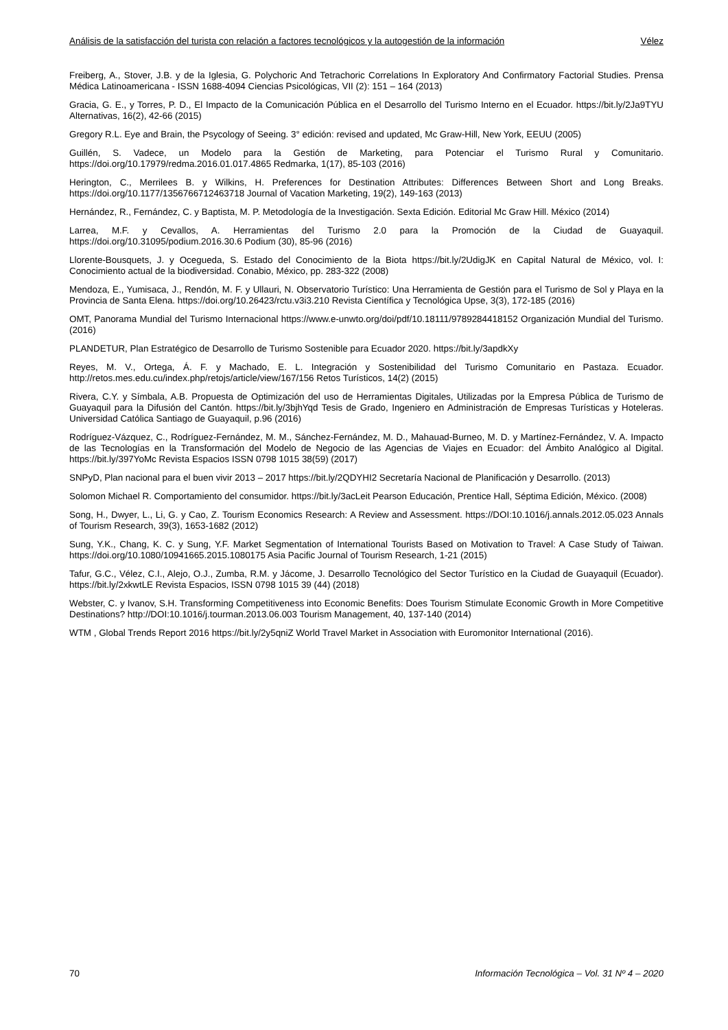Análisis de la satisfacción del turista con relación a factores tecnológicos y la autogestión de la información Vélez
Freiberg, A., Stover, J.B. y de la Iglesia, G. Polychoric And Tetrachoric Correlations In Exploratory And Confirmatory Factorial Studies. Prensa Médica Latinoamericana - ISSN 1688-4094 Ciencias Psicológicas, VII (2): 151 – 164 (2013)
Gracia, G. E., y Torres, P. D., El Impacto de la Comunicación Pública en el Desarrollo del Turismo Interno en el Ecuador. https://bit.ly/2Ja9TYU Alternativas, 16(2), 42-66 (2015)
Gregory R.L. Eye and Brain, the Psycology of Seeing. 3° edición: revised and updated, Mc Graw-Hill, New York, EEUU (2005)
Guillén, S. Vadece, un Modelo para la Gestión de Marketing, para Potenciar el Turismo Rural y Comunitario. https://doi.org/10.17979/redma.2016.01.017.4865 Redmarka, 1(17), 85-103 (2016)
Herington, C., Merrilees B. y Wilkins, H. Preferences for Destination Attributes: Differences Between Short and Long Breaks. https://doi.org/10.1177/1356766712463718 Journal of Vacation Marketing, 19(2), 149-163 (2013)
Hernández, R., Fernández, C. y Baptista, M. P. Metodología de la Investigación. Sexta Edición. Editorial Mc Graw Hill. México (2014)
Larrea, M.F. y Cevallos, A. Herramientas del Turismo 2.0 para la Promoción de la Ciudad de Guayaquil. https://doi.org/10.31095/podium.2016.30.6 Podium (30), 85-96 (2016)
Llorente-Bousquets, J. y Ocegueda, S. Estado del Conocimiento de la Biota https://bit.ly/2UdigJK en Capital Natural de México, vol. I: Conocimiento actual de la biodiversidad. Conabio, México, pp. 283-322 (2008)
Mendoza, E., Yumisaca, J., Rendón, M. F. y Ullauri, N. Observatorio Turístico: Una Herramienta de Gestión para el Turismo de Sol y Playa en la Provincia de Santa Elena. https://doi.org/10.26423/rctu.v3i3.210 Revista Científica y Tecnológica Upse, 3(3), 172-185 (2016)
OMT, Panorama Mundial del Turismo Internacional https://www.e-unwto.org/doi/pdf/10.18111/9789284418152 Organización Mundial del Turismo. (2016)
PLANDETUR, Plan Estratégico de Desarrollo de Turismo Sostenible para Ecuador 2020. https://bit.ly/3apdkXy
Reyes, M. V., Ortega, Á. F. y Machado, E. L. Integración y Sostenibilidad del Turismo Comunitario en Pastaza. Ecuador. http://retos.mes.edu.cu/index.php/retojs/article/view/167/156 Retos Turísticos, 14(2) (2015)
Rivera, C.Y. y Símbala, A.B. Propuesta de Optimización del uso de Herramientas Digitales, Utilizadas por la Empresa Pública de Turismo de Guayaquil para la Difusión del Cantón. https://bit.ly/3bjhYqd Tesis de Grado, Ingeniero en Administración de Empresas Turísticas y Hoteleras. Universidad Católica Santiago de Guayaquil, p.96 (2016)
Rodríguez-Vázquez, C., Rodríguez-Fernández, M. M., Sánchez-Fernández, M. D., Mahauad-Burneo, M. D. y Martínez-Fernández, V. A. Impacto de las Tecnologías en la Transformación del Modelo de Negocio de las Agencias de Viajes en Ecuador: del Ámbito Analógico al Digital. https://bit.ly/397YoMc Revista Espacios ISSN 0798 1015 38(59) (2017)
SNPyD, Plan nacional para el buen vivir 2013 – 2017 https://bit.ly/2QDYHI2 Secretaría Nacional de Planificación y Desarrollo. (2013)
Solomon Michael R. Comportamiento del consumidor. https://bit.ly/3acLeit Pearson Educación, Prentice Hall, Séptima Edición, México. (2008)
Song, H., Dwyer, L., Li, G. y Cao, Z. Tourism Economics Research: A Review and Assessment. https://DOI:10.1016/j.annals.2012.05.023 Annals of Tourism Research, 39(3), 1653-1682 (2012)
Sung, Y.K., Chang, K. C. y Sung, Y.F. Market Segmentation of International Tourists Based on Motivation to Travel: A Case Study of Taiwan. https://doi.org/10.1080/10941665.2015.1080175 Asia Pacific Journal of Tourism Research, 1-21 (2015)
Tafur, G.C., Vélez, C.I., Alejo, O.J., Zumba, R.M. y Jácome, J. Desarrollo Tecnológico del Sector Turístico en la Ciudad de Guayaquil (Ecuador). https://bit.ly/2xkwtLE Revista Espacios, ISSN 0798 1015 39 (44) (2018)
Webster, C. y Ivanov, S.H. Transforming Competitiveness into Economic Benefits: Does Tourism Stimulate Economic Growth in More Competitive Destinations? http://DOI:10.1016/j.tourman.2013.06.003 Tourism Management, 40, 137-140 (2014)
WTM , Global Trends Report 2016 https://bit.ly/2y5qniZ World Travel Market in Association with Euromonitor International (2016).
70 Información Tecnológica – Vol. 31 Nº 4 – 2020